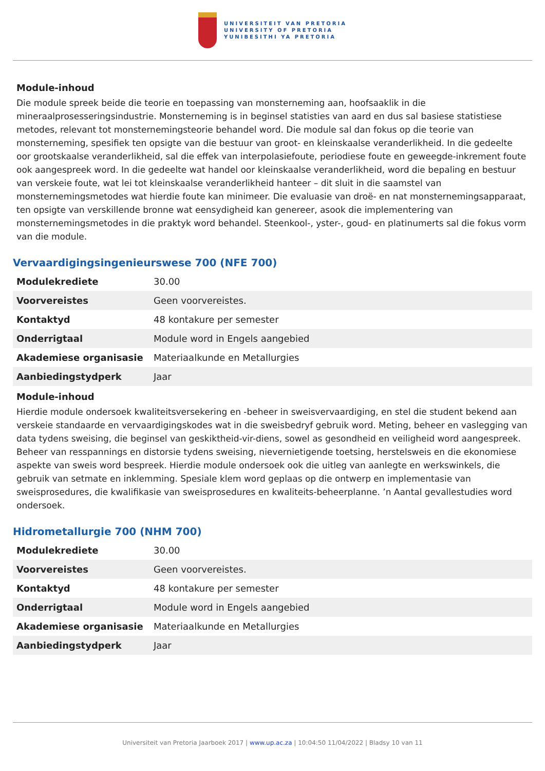UNIVERSITEIT VAN PRETORIA
UNIVERSITY OF PRETORIA
YUNIBESITHI YA PRETORIA
Module-inhoud
Die module spreek beide die teorie en toepassing van monsterneming aan, hoofsaaklik in die mineraalprosesseringsindustrie. Monsterneming is in beginsel statisties van aard en dus sal basiese statistiese metodes, relevant tot monsternemingsteorie behandel word. Die module sal dan fokus op die teorie van monsterneming, spesifiek ten opsigte van die bestuur van groot- en kleinskaalse veranderlikheid. In die gedeelte oor grootskaalse veranderlikheid, sal die effek van interpolasiefoute, periodiese foute en geweegde-inkrement foute ook aangespreek word. In die gedeelte wat handel oor kleinskaalse veranderlikheid, word die bepaling en bestuur van verskeie foute, wat lei tot kleinskaalse veranderlikheid hanteer – dit sluit in die saamstel van monsternemingsmetodes wat hierdie foute kan minimeer. Die evaluasie van droë- en nat monsternemingsapparaat, ten opsigte van verskillende bronne wat eensydigheid kan genereer, asook die implementering van monsternemingsmetodes in die praktyk word behandel. Steenkool-, yster-, goud- en platinumerts sal die fokus vorm van die module.
Vervaardigingsingenieurswese 700 (NFE 700)
| Modulekrediete | 30.00 |
| Voorvereistes | Geen voorvereistes. |
| Kontaktyd | 48 kontakure per semester |
| Onderrigtaal | Module word in Engels aangebied |
| Akademiese organisasie | Materiaalkunde en Metallurgies |
| Aanbiedingstydperk | Jaar |
Module-inhoud
Hierdie module ondersoek kwaliteitsversekering en -beheer in sweisvervaardiging, en stel die student bekend aan verskeie standaarde en vervaardigingskodes wat in die sweisbedryf gebruik word. Meting, beheer en vaslegging van data tydens sweising, die beginsel van geskiktheid-vir-diens, sowel as gesondheid en veiligheid word aangespreek. Beheer van resspannings en distorsie tydens sweising, nievernietigende toetsing, herstelsweis en die ekonomiese aspekte van sweis word bespreek. Hierdie module ondersoek ook die uitleg van aanlegte en werkswinkels, die gebruik van setmate en inklemming. Spesiale klem word geplaas op die ontwerp en implementasie van sweisprosedures, die kwalifikasie van sweisprosedures en kwaliteits-beheerplanne. ’n Aantal gevallestudies word ondersoek.
Hidrometallurgie 700 (NHM 700)
| Modulekrediete | 30.00 |
| Voorvereistes | Geen voorvereistes. |
| Kontaktyd | 48 kontakure per semester |
| Onderrigtaal | Module word in Engels aangebied |
| Akademiese organisasie | Materiaalkunde en Metallurgies |
| Aanbiedingstydperk | Jaar |
Universiteit van Pretoria Jaarboek 2017 | www.up.ac.za | 10:04:50 11/04/2022 | Bladsy 10 van 11